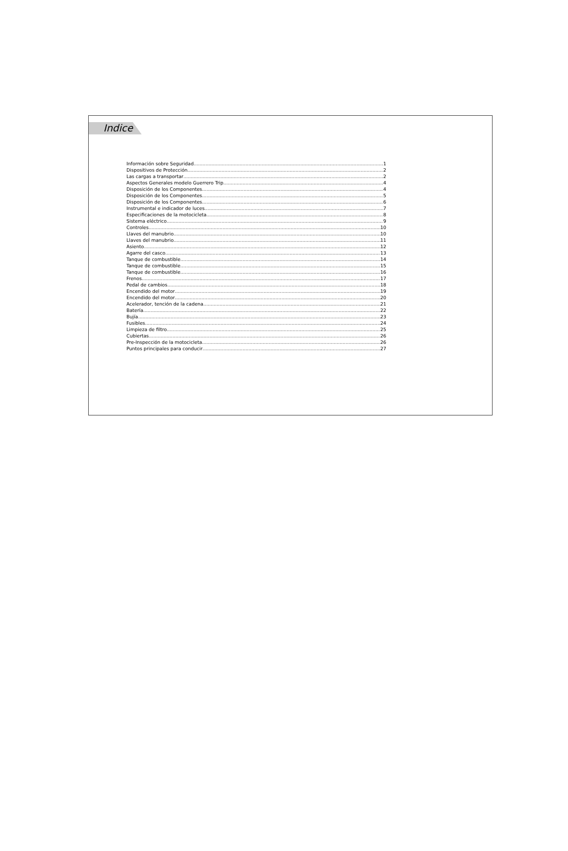Indice
Información sobre Seguridad 1
Dispositivos de Protección 2
Las cargas a transportar 2
Aspectos Generales modelo Guerrero Trip 4
Disposición de los Componentes 4
Disposición de los Componentes 5
Disposición de los Componentes 6
Instrumental e indicador de luces 7
Especificaciones de la motocicleta 8
Sistema eléctrico 9
Controles 10
Llaves del manubrio 10
Llaves del manubrio 11
Asiento 12
Agarre del casco 13
Tanque de combustible 14
Tanque de combustible 15
Tanque de combustible 16
Frenos 17
Pedal de cambios 18
Encendido del motor 19
Encendido del motor 20
Acelerador, tención de la cadena 21
Batería 22
Bujía 23
Fusibles 24
Limpieza de filtro 25
Cubiertas 26
Pre-Inspección de la motocicleta 26
Puntos principales para conducir 27